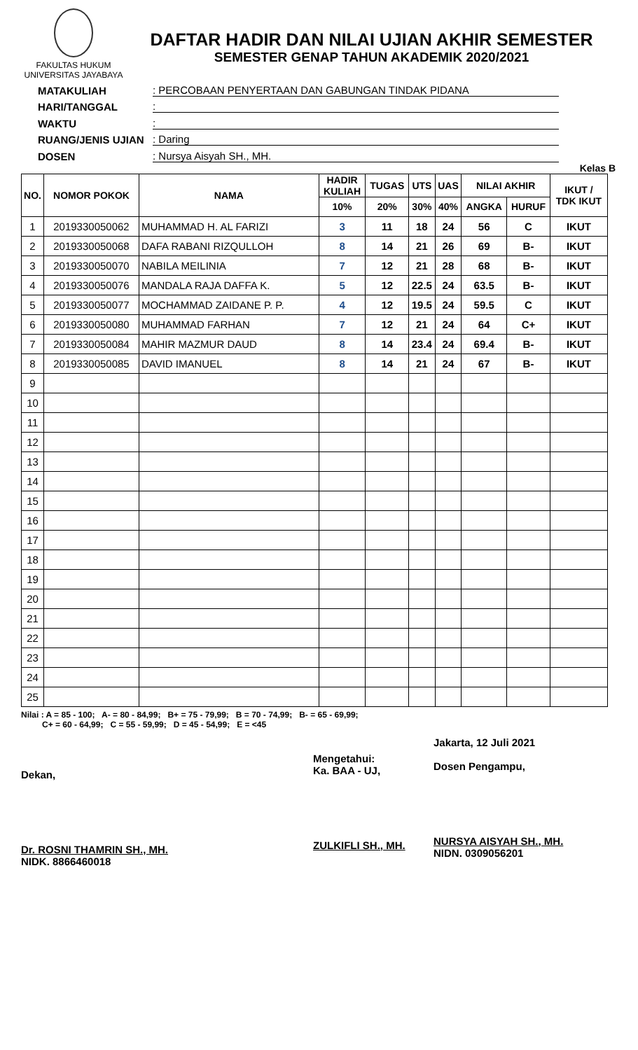FAKULTAS HUKUM
UNIVERSITAS JAYABAYA
DAFTAR HADIR DAN NILAI UJIAN AKHIR SEMESTER
SEMESTER GENAP TAHUN AKADEMIK 2020/2021
MATAKULIAH: PERCOBAAN PENYERTAAN DAN GABUNGAN TINDAK PIDANA
HARI/TANGGAL:
WAKTU:
RUANG/JENIS UJIAN: Daring
DOSEN: Nursya Aisyah SH., MH.
Kelas B
| NO. | NOMOR POKOK | NAMA | HADIR KULIAH | TUGAS | UTS | UAS | NILAI AKHIR | | IKUT / TDK IKUT |
| --- | --- | --- | --- | --- | --- | --- | --- | --- | --- |
| | | | 10% | 20% | 30% | 40% | ANGKA | HURUF | |
| 1 | 2019330050062 | MUHAMMAD H. AL FARIZI | 3 | 11 | 18 | 24 | 56 | C | IKUT |
| 2 | 2019330050068 | DAFA RABANI RIZQULLOH | 8 | 14 | 21 | 26 | 69 | B- | IKUT |
| 3 | 2019330050070 | NABILA MEILINIA | 7 | 12 | 21 | 28 | 68 | B- | IKUT |
| 4 | 2019330050076 | MANDALA RAJA DAFFA K. | 5 | 12 | 22.5 | 24 | 63.5 | B- | IKUT |
| 5 | 2019330050077 | MOCHAMMAD ZAIDANE P. P. | 4 | 12 | 19.5 | 24 | 59.5 | C | IKUT |
| 6 | 2019330050080 | MUHAMMAD FARHAN | 7 | 12 | 21 | 24 | 64 | C+ | IKUT |
| 7 | 2019330050084 | MAHIR MAZMUR DAUD | 8 | 14 | 23.4 | 24 | 69.4 | B- | IKUT |
| 8 | 2019330050085 | DAVID IMANUEL | 8 | 14 | 21 | 24 | 67 | B- | IKUT |
| 9 | | | | | | | | | |
| 10 | | | | | | | | | |
| 11 | | | | | | | | | |
| 12 | | | | | | | | | |
| 13 | | | | | | | | | |
| 14 | | | | | | | | | |
| 15 | | | | | | | | | |
| 16 | | | | | | | | | |
| 17 | | | | | | | | | |
| 18 | | | | | | | | | |
| 19 | | | | | | | | | |
| 20 | | | | | | | | | |
| 21 | | | | | | | | | |
| 22 | | | | | | | | | |
| 23 | | | | | | | | | |
| 24 | | | | | | | | | |
| 25 | | | | | | | | | |
Nilai : A = 85 - 100; A- = 80 - 84,99; B+ = 75 - 79,99; B = 70 - 74,99; B- = 65 - 69,99;
C+ = 60 - 64,99; C = 55 - 59,99; D = 45 - 54,99; E = <45
Dekan,
Dr. ROSNI THAMRIN SH., MH.
NIDK. 8866460018
Mengetahui:
Ka. BAA - UJ,
ZULKIFLI SH., MH.
Jakarta, 12 Juli 2021
Dosen Pengampu,
NURSYA AISYAH SH., MH.
NIDN. 0309056201